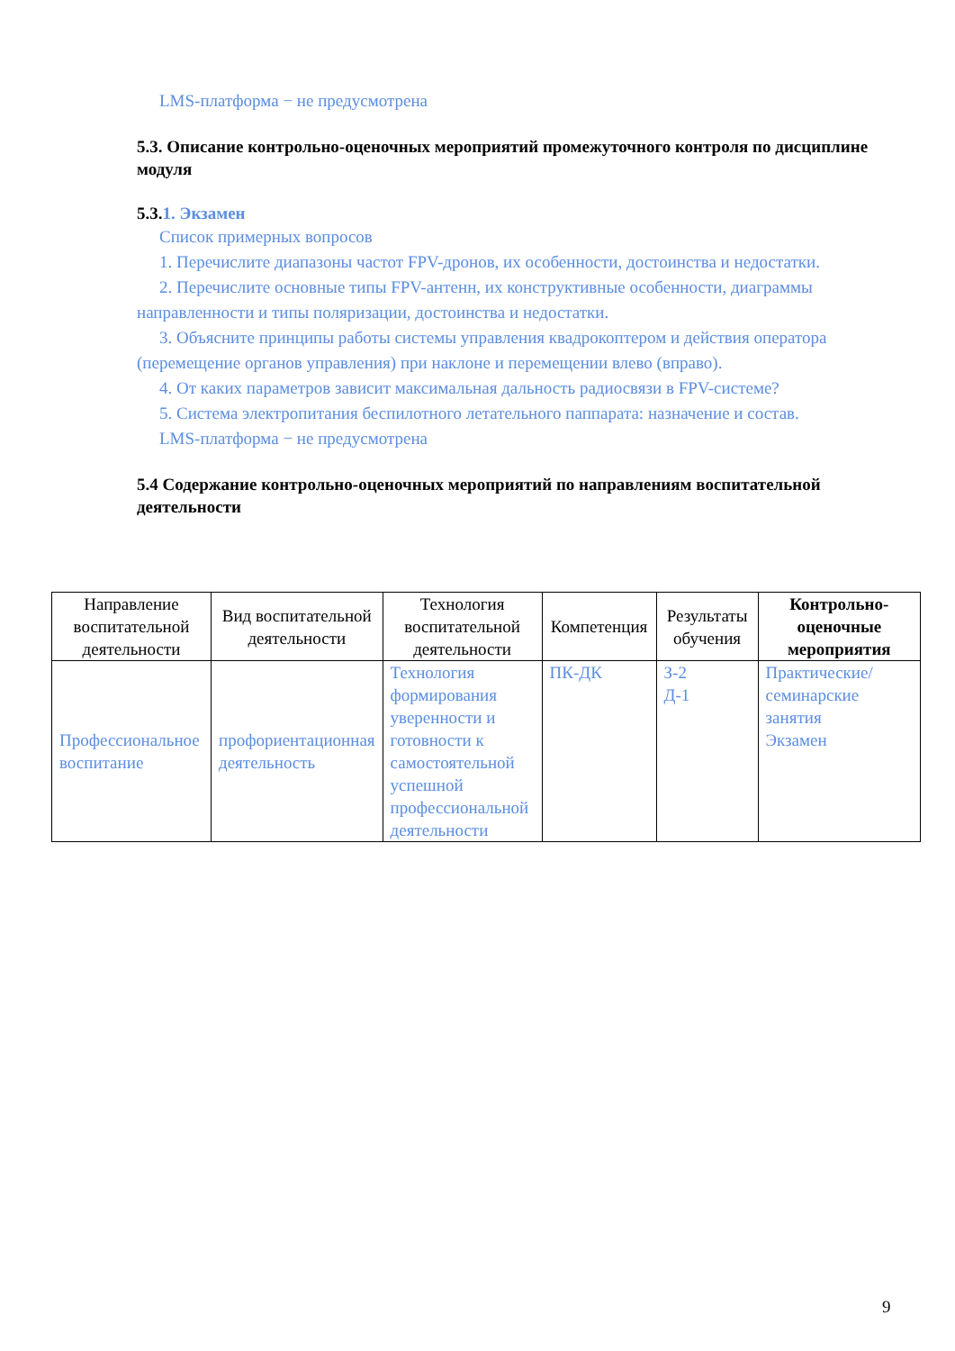LMS-платформа − не предусмотрена
5.3. Описание контрольно-оценочных мероприятий промежуточного контроля по дисциплине модуля
5.3.1. Экзамен
Список примерных вопросов
1. Перечислите диапазоны частот FPV-дронов, их особенности, достоинства и недостатки.
2. Перечислите основные типы FPV-антенн, их конструктивные особенности, диаграммы направленности и типы поляризации, достоинства и недостатки.
3. Объясните принципы работы системы управления квадрокоптером и действия оператора (перемещение органов управления) при наклоне и перемещении влево (вправо).
4. От каких параметров зависит максимальная дальность радиосвязи в FPV-системе?
5. Система электропитания беспилотного летательного паппарата: назначение и состав.
LMS-платформа − не предусмотрена
5.4 Содержание контрольно-оценочных мероприятий по направлениям воспитательной деятельности
| Направление воспитательной деятельности | Вид воспитательной деятельности | Технология воспитательной деятельности | Компетенция | Результаты обучения | Контрольно-оценочные мероприятия |
| --- | --- | --- | --- | --- | --- |
| Профессиональное воспитание | профориентационная деятельность | Технология формирования уверенности и готовности к самостоятельной успешной профессиональной деятельности | ПК-ДК | З-2 Д-1 | Практические/семинарские занятия Экзамен |
9